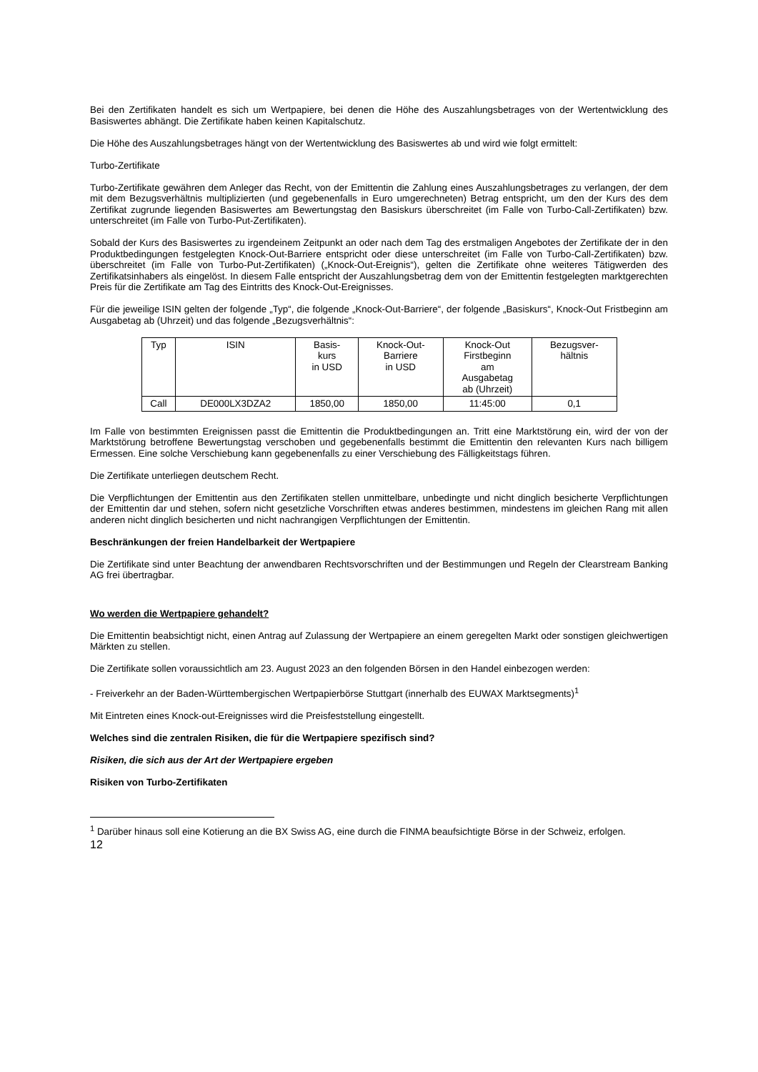Bei den Zertifikaten handelt es sich um Wertpapiere, bei denen die Höhe des Auszahlungsbetrages von der Wertentwicklung des Basiswertes abhängt. Die Zertifikate haben keinen Kapitalschutz.
Die Höhe des Auszahlungsbetrages hängt von der Wertentwicklung des Basiswertes ab und wird wie folgt ermittelt:
Turbo-Zertifikate
Turbo-Zertifikate gewähren dem Anleger das Recht, von der Emittentin die Zahlung eines Auszahlungsbetrages zu verlangen, der dem mit dem Bezugsverhältnis multiplizierten (und gegebenenfalls in Euro umgerechneten) Betrag entspricht, um den der Kurs des dem Zertifikat zugrunde liegenden Basiswertes am Bewertungstag den Basiskurs überschreitet (im Falle von Turbo-Call-Zertifikaten) bzw. unterschreitet (im Falle von Turbo-Put-Zertifikaten).
Sobald der Kurs des Basiswertes zu irgendeinem Zeitpunkt an oder nach dem Tag des erstmaligen Angebotes der Zertifikate der in den Produktbedingungen festgelegten Knock-Out-Barriere entspricht oder diese unterschreitet (im Falle von Turbo-Call-Zertifikaten) bzw. überschreitet (im Falle von Turbo-Put-Zertifikaten) („Knock-Out-Ereignis“), gelten die Zertifikate ohne weiteres Tätigwerden des Zertifikatsinhabers als eingelöst. In diesem Falle entspricht der Auszahlungsbetrag dem von der Emittentin festgelegten marktgerechten Preis für die Zertifikate am Tag des Eintritts des Knock-Out-Ereignisses.
Für die jeweilige ISIN gelten der folgende „Typ“, die folgende „Knock-Out-Barriere“, der folgende „Basiskurs“, Knock-Out Fristbeginn am Ausgabetag ab (Uhrzeit) und das folgende „Bezugsverhältnis“:
| Typ | ISIN | Basis- kurs in USD | Knock-Out- Barriere in USD | Knock-Out Firstbeginn am Ausgabetag ab (Uhrzeit) | Bezugsver- hältnis |
| Call | DE000LX3DZA2 | 1850,00 | 1850,00 | 11:45:00 | 0,1 |
Im Falle von bestimmten Ereignissen passt die Emittentin die Produktbedingungen an. Tritt eine Marktstörung ein, wird der von der Marktstörung betroffene Bewertungstag verschoben und gegebenenfalls bestimmt die Emittentin den relevanten Kurs nach billigem Ermessen. Eine solche Verschiebung kann gegebenenfalls zu einer Verschiebung des Fälligkeitstags führen.
Die Zertifikate unterliegen deutschem Recht.
Die Verpflichtungen der Emittentin aus den Zertifikaten stellen unmittelbare, unbedingte und nicht dinglich besicherte Verpflichtungen der Emittentin dar und stehen, sofern nicht gesetzliche Vorschriften etwas anderes bestimmen, mindestens im gleichen Rang mit allen anderen nicht dinglich besicherten und nicht nachrangigen Verpflichtungen der Emittentin.
Beschränkungen der freien Handelbarkeit der Wertpapiere
Die Zertifikate sind unter Beachtung der anwendbaren Rechtsvorschriften und der Bestimmungen und Regeln der Clearstream Banking AG frei übertragbar.
Wo werden die Wertpapiere gehandelt?
Die Emittentin beabsichtigt nicht, einen Antrag auf Zulassung der Wertpapiere an einem geregelten Markt oder sonstigen gleichwertigen Märkten zu stellen.
Die Zertifikate sollen voraussichtlich am 23. August 2023 an den folgenden Börsen in den Handel einbezogen werden:
- Freiverkehr an der Baden-Württembergischen Wertpapierbörse Stuttgart (innerhalb des EUWAX Marktsegments)<sup>1</sup>
Mit Eintreten eines Knock-out-Ereignisses wird die Preisfeststellung eingestellt.
Welches sind die zentralen Risiken, die für die Wertpapiere spezifisch sind?
Risiken, die sich aus der Art der Wertpapiere ergeben
Risiken von Turbo-Zertifikaten
<sup>1</sup> Darüber hinaus soll eine Kotierung an die BX Swiss AG, eine durch die FINMA beaufsichtigte Börse in der Schweiz, erfolgen.
12